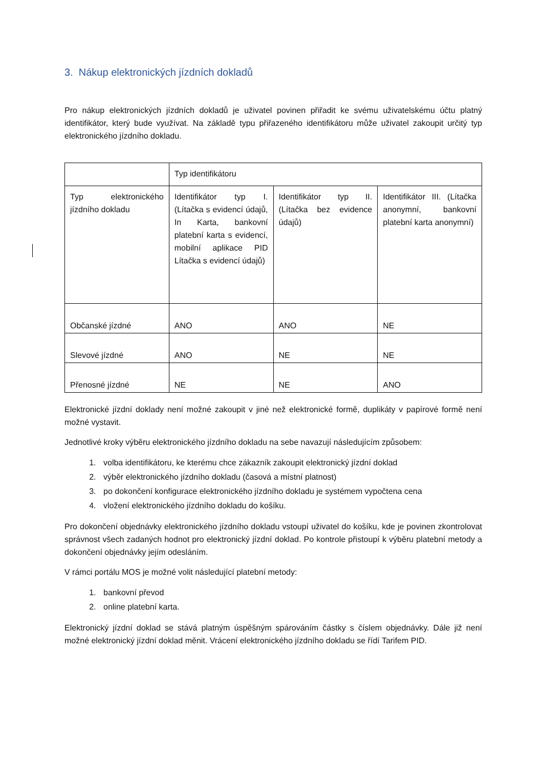3. Nákup elektronických jízdních dokladů
Pro nákup elektronických jízdních dokladů je uživatel povinen přiřadit ke svému uživatelskému účtu platný identifikátor, který bude využívat. Na základě typu přiřazeného identifikátoru může uživatel zakoupit určitý typ elektronického jízdního dokladu.
| | Typ identifikátoru | | |
| Typ elektronického jízdního dokladu | Identifikátor typ I. (Lítačka s evidencí údajů, In Karta, bankovní platební karta s evidencí, mobilní aplikace PID Lítačka s evidencí údajů) | Identifikátor typ II. (Lítačka bez evidence údajů) | Identifikátor III. (Lítačka anonymní, bankovní platební karta anonymní) |
| Občanské jízdné | ANO | ANO | NE |
| Slevové jízdné | ANO | NE | NE |
| Přenosné jízdné | NE | NE | ANO |
Elektronické jízdní doklady není možné zakoupit v jiné než elektronické formě, duplikáty v papírové formě není možné vystavit.
Jednotlivé kroky výběru elektronického jízdního dokladu na sebe navazují následujícím způsobem:
1. volba identifikátoru, ke kterému chce zákazník zakoupit elektronický jízdní doklad
2. výběr elektronického jízdního dokladu (časová a místní platnost)
3. po dokončení konfigurace elektronického jízdního dokladu je systémem vypočtena cena
4. vložení elektronického jízdního dokladu do košíku.
Pro dokončení objednávky elektronického jízdního dokladu vstoupí uživatel do košíku, kde je povinen zkontrolovat správnost všech zadaných hodnot pro elektronický jízdní doklad. Po kontrole přistoupí k výběru platební metody a dokončení objednávky jejím odesláním.
V rámci portálu MOS je možné volit následující platební metody:
1. bankovní převod
2. online platební karta.
Elektronický jízdní doklad se stává platným úspěšným spárováním částky s číslem objednávky. Dále již není možné elektronický jízdní doklad měnit. Vrácení elektronického jízdního dokladu se řídí Tarifem PID.